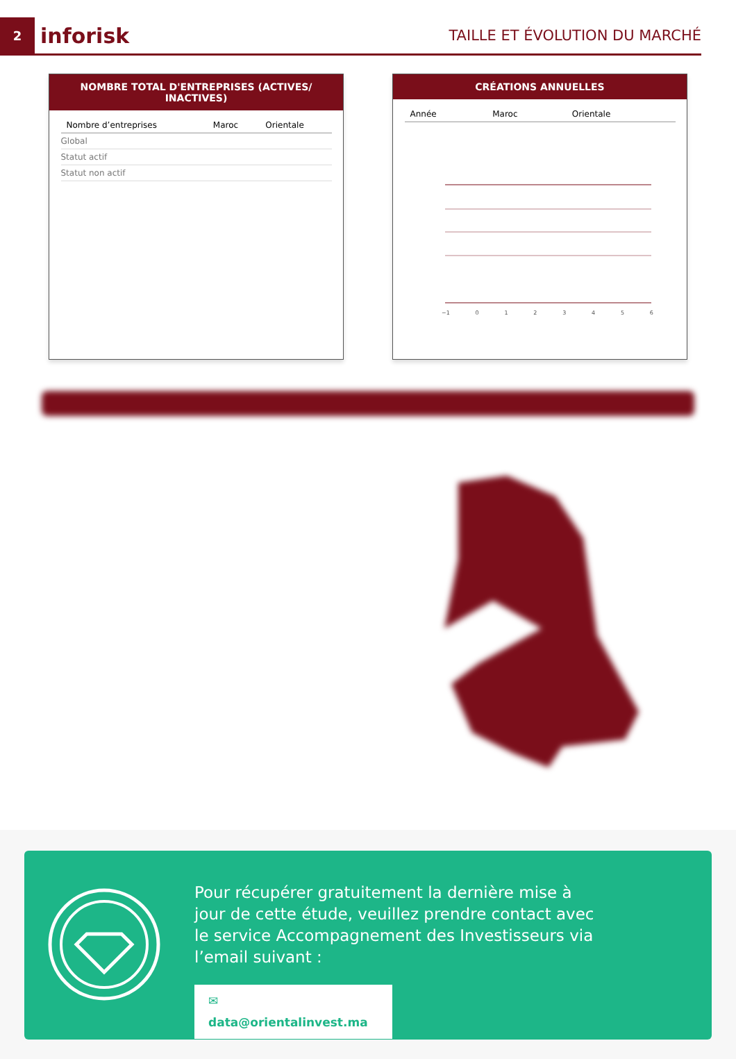2
inforisk
TAILLE ET ÉVOLUTION DU MARCHÉ
NOMBRE TOTAL D'ENTREPRISES (ACTIVES/ INACTIVES)
| Nombre d’entreprises | Maroc | Orientale |
| --- | --- | --- |
| Global | | |
| Statut actif | | |
| Statut non actif | | |
CRÉATIONS ANNUELLES
| Année | Maroc | Orientale |
| --- | --- | --- |
−1 0 1 2 3 4 5 6
Pour récupérer gratuitement la dernière mise à jour de cette étude, veuillez prendre contact avec le service Accompagnement des Investisseurs via l’email suivant :
✉ data@orientalinvest.ma